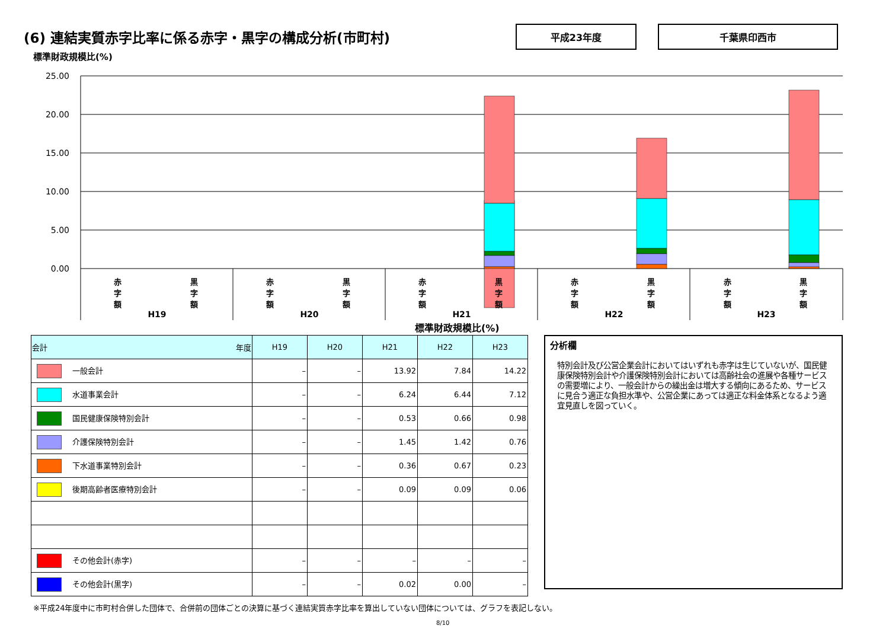(6) 連結実質赤字比率に係る赤字・黒字の構成分析(市町村)
平成23年度 千葉県印西市
標準財政規模比(%)
25.00
20.00
15.00
10.00
5.00
0.00
H19
H20
H21
H22
H23
赤 字 額 黒 字 額 赤 字 額 黒 字 額 赤 字 額 黒 字 額 赤 字 額 黒 字 額 赤 字 額 黒 字 額
標準財政規模比(%)
| 会計 年度 | H19 | H20 | H21 | H22 | H23 |
| --- | --- | --- | --- | --- | --- |
| 一般会計 | – | – | 13.92 | 7.84 | 14.22 |
| 水道事業会計 | – | – | 6.24 | 6.44 | 7.12 |
| 国民健康保険特別会計 | – | – | 0.53 | 0.66 | 0.98 |
| 介護保険特別会計 | – | – | 1.45 | 1.42 | 0.76 |
| 下水道事業特別会計 | – | – | 0.36 | 0.67 | 0.23 |
| 後期高齢者医療特別会計 | – | – | 0.09 | 0.09 | 0.06 |
| その他会計(赤字) | – | – | – | – | – |
| その他会計(黒字) | – | – | 0.02 | 0.00 | – |
分析欄
特別会計及び公営企業会計においてはいずれも赤字は生じていないが、国民健康保険特別会計や介護保険特別会計においては高齢社会の進展や各種サービスの需要増により、一般会計からの繰出金は増大する傾向にあるため、サービスに見合う適正な負担水準や、公営企業にあっては適正な料金体系となるよう適宜見直しを図っていく。
※平成24年度中に市町村合併した団体で、合併前の団体ごとの決算に基づく連結実質赤字比率を算出していない団体については、グラフを表記しない。
8/10